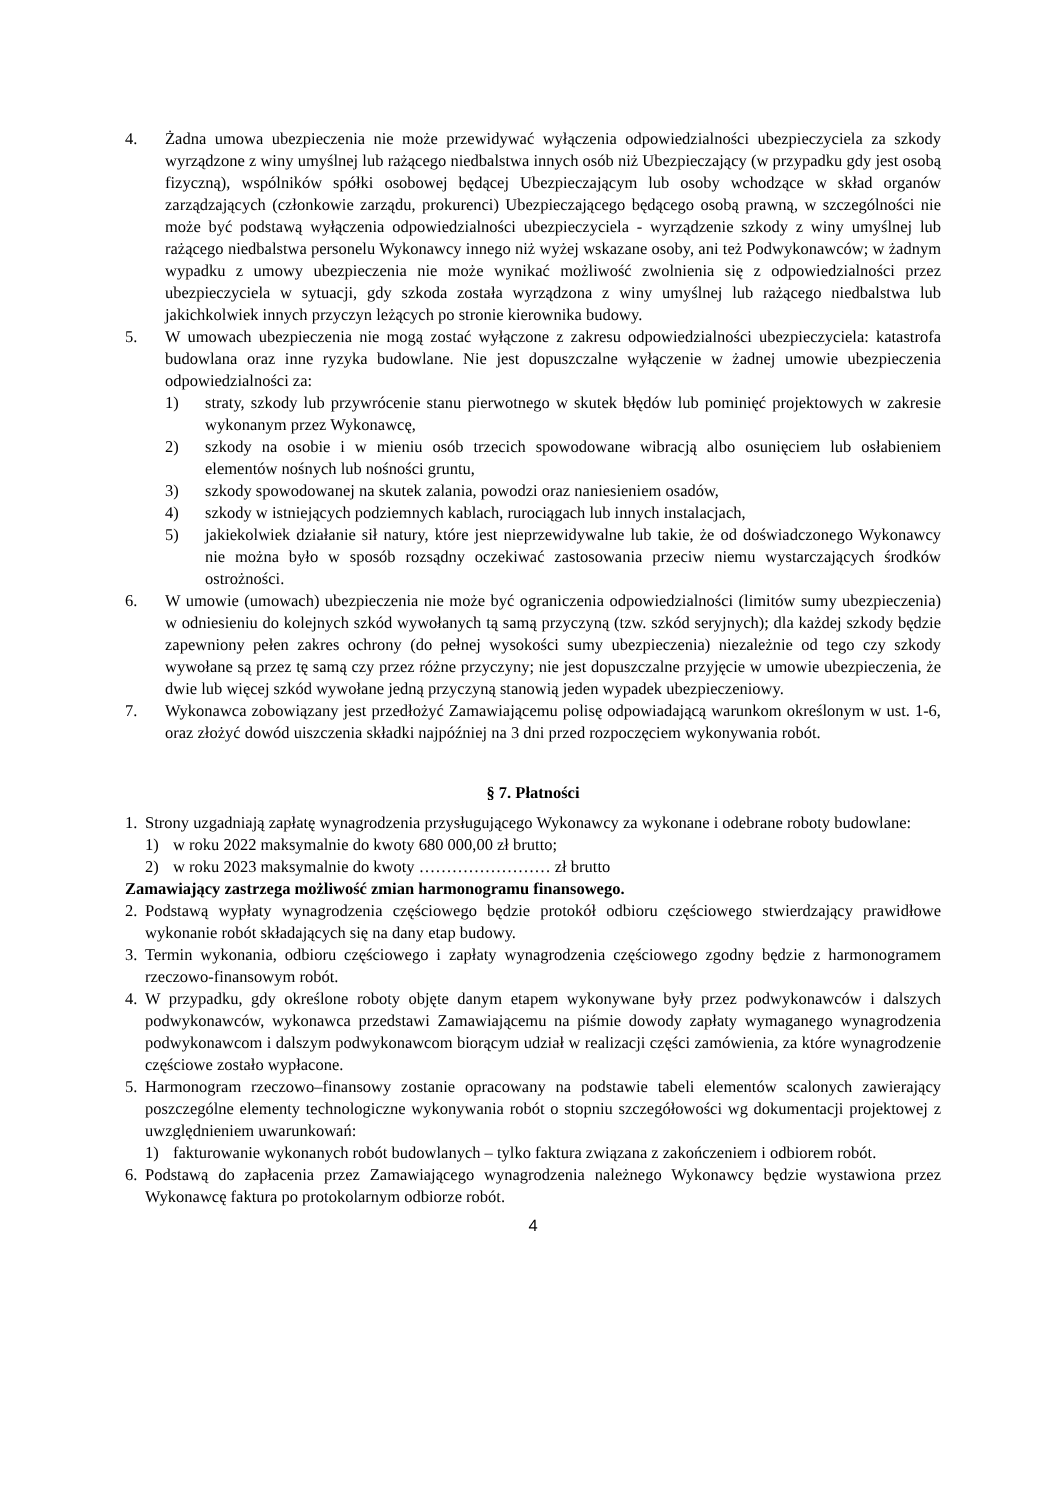4. Żadna umowa ubezpieczenia nie może przewidywać wyłączenia odpowiedzialności ubezpieczyciela za szkody wyrządzone z winy umyślnej lub rażącego niedbalstwa innych osób niż Ubezpieczający (w przypadku gdy jest osobą fizyczną), wspólników spółki osobowej będącej Ubezpieczającym lub osoby wchodzące w skład organów zarządzających (członkowie zarządu, prokurenci) Ubezpieczającego będącego osobą prawną, w szczególności nie może być podstawą wyłączenia odpowiedzialności ubezpieczyciela - wyrządzenie szkody z winy umyślnej lub rażącego niedbalstwa personelu Wykonawcy innego niż wyżej wskazane osoby, ani też Podwykonawców; w żadnym wypadku z umowy ubezpieczenia nie może wynikać możliwość zwolnienia się z odpowiedzialności przez ubezpieczyciela w sytuacji, gdy szkoda została wyrządzona z winy umyślnej lub rażącego niedbalstwa lub jakichkolwiek innych przyczyn leżących po stronie kierownika budowy.
5. W umowach ubezpieczenia nie mogą zostać wyłączone z zakresu odpowiedzialności ubezpieczyciela: katastrofa budowlana oraz inne ryzyka budowlane. Nie jest dopuszczalne wyłączenie w żadnej umowie ubezpieczenia odpowiedzialności za:
1) straty, szkody lub przywrócenie stanu pierwotnego w skutek błędów lub pominięć projektowych w zakresie wykonanym przez Wykonawcę,
2) szkody na osobie i w mieniu osób trzecich spowodowane wibracją albo osunięciem lub osłabieniem elementów nośnych lub nośności gruntu,
3) szkody spowodowanej na skutek zalania, powodzi oraz naniesieniem osadów,
4) szkody w istniejących podziemnych kablach, rurociągach lub innych instalacjach,
5) jakiekolwiek działanie sił natury, które jest nieprzewidywalne lub takie, że od doświadczonego Wykonawcy nie można było w sposób rozsądny oczekiwać zastosowania przeciw niemu wystarczających środków ostrożności.
6. W umowie (umowach) ubezpieczenia nie może być ograniczenia odpowiedzialności (limitów sumy ubezpieczenia) w odniesieniu do kolejnych szkód wywołanych tą samą przyczyną (tzw. szkód seryjnych); dla każdej szkody będzie zapewniony pełen zakres ochrony (do pełnej wysokości sumy ubezpieczenia) niezależnie od tego czy szkody wywołane są przez tę samą czy przez różne przyczyny; nie jest dopuszczalne przyjęcie w umowie ubezpieczenia, że dwie lub więcej szkód wywołane jedną przyczyną stanowią jeden wypadek ubezpieczeniowy.
7. Wykonawca zobowiązany jest przedłożyć Zamawiającemu polisę odpowiadającą warunkom określonym w ust. 1-6, oraz złożyć dowód uiszczenia składki najpóźniej na 3 dni przed rozpoczęciem wykonywania robót.
§ 7. Płatności
1. Strony uzgadniają zapłatę wynagrodzenia przysługującego Wykonawcy za wykonane i odebrane roboty budowlane:
1) w roku 2022 maksymalnie do kwoty 680 000,00 zł brutto;
2) w roku 2023 maksymalnie do kwoty …………………… zł brutto
Zamawiający zastrzega możliwość zmian harmonogramu finansowego.
2. Podstawą wypłaty wynagrodzenia częściowego będzie protokół odbioru częściowego stwierdzający prawidłowe wykonanie robót składających się na dany etap budowy.
3. Termin wykonania, odbioru częściowego i zapłaty wynagrodzenia częściowego zgodny będzie z harmonogramem rzeczowo-finansowym robót.
4. W przypadku, gdy określone roboty objęte danym etapem wykonywane były przez podwykonawców i dalszych podwykonawców, wykonawca przedstawi Zamawiającemu na piśmie dowody zapłaty wymaganego wynagrodzenia podwykonawcom i dalszym podwykonawcom biorącym udział w realizacji części zamówienia, za które wynagrodzenie częściowe zostało wypłacone.
5. Harmonogram rzeczowo–finansowy zostanie opracowany na podstawie tabeli elementów scalonych zawierający poszczególne elementy technologiczne wykonywania robót o stopniu szczegółowości wg dokumentacji projektowej z uwzględnieniem uwarunkowań:
1) fakturowanie wykonanych robót budowlanych – tylko faktura związana z zakończeniem i odbiorem robót.
6. Podstawą do zapłacenia przez Zamawiającego wynagrodzenia należnego Wykonawcy będzie wystawiona przez Wykonawcę faktura po protokolarnym odbiorze robót.
4